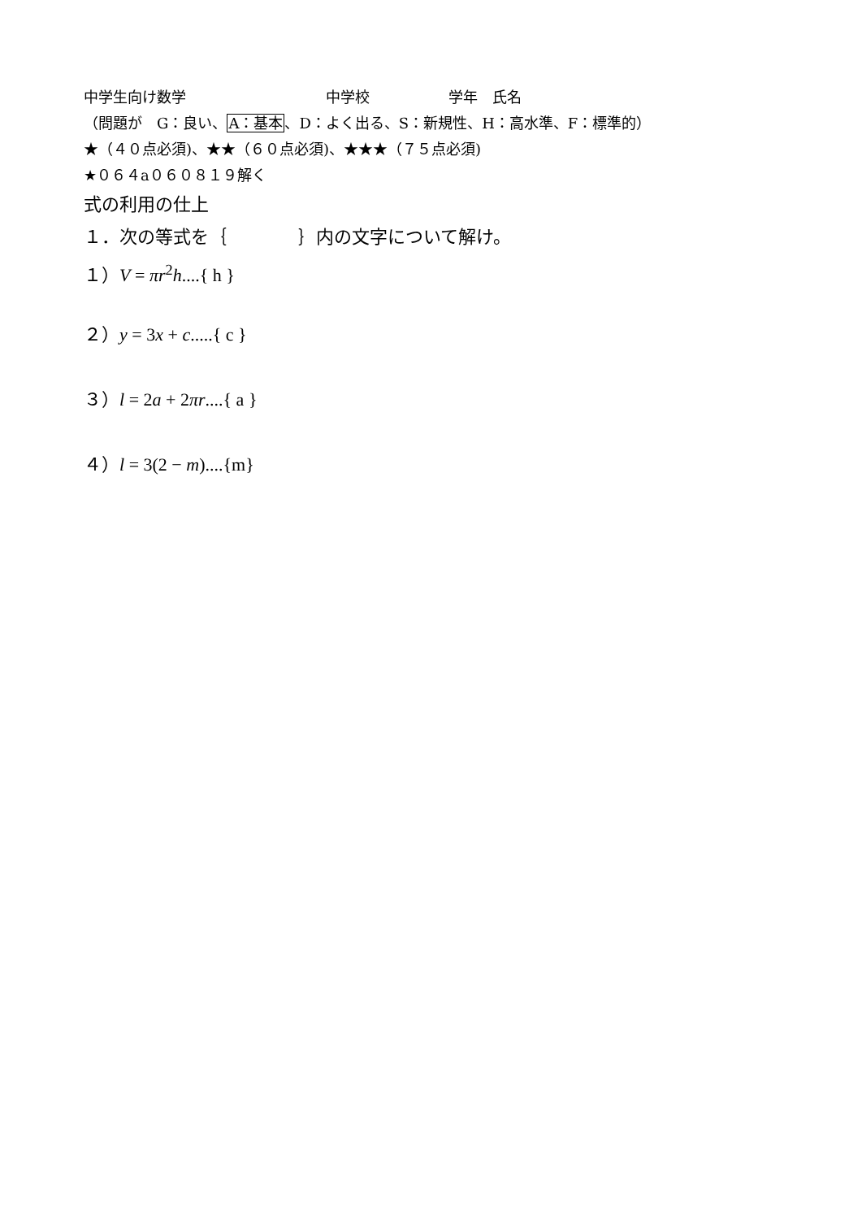中学生向け数学 中学校 学年　氏名
（問題が　G：良い、A：基本、D：よく出る、S：新規性、H：高水準、F：標準的）
★（４０点必須)、★★（６０点必須)、★★★（７５点必須)
★０６４a０６０８１９解く
式の利用の仕上
１．次の等式を｛　　　　｝内の文字について解け。
１）V = πr<sup>2</sup>h....{ h }
２）y = 3x + c.....{ c }
３）l = 2a + 2πr....{ a }
４）l = 3(2 − m)....{m}